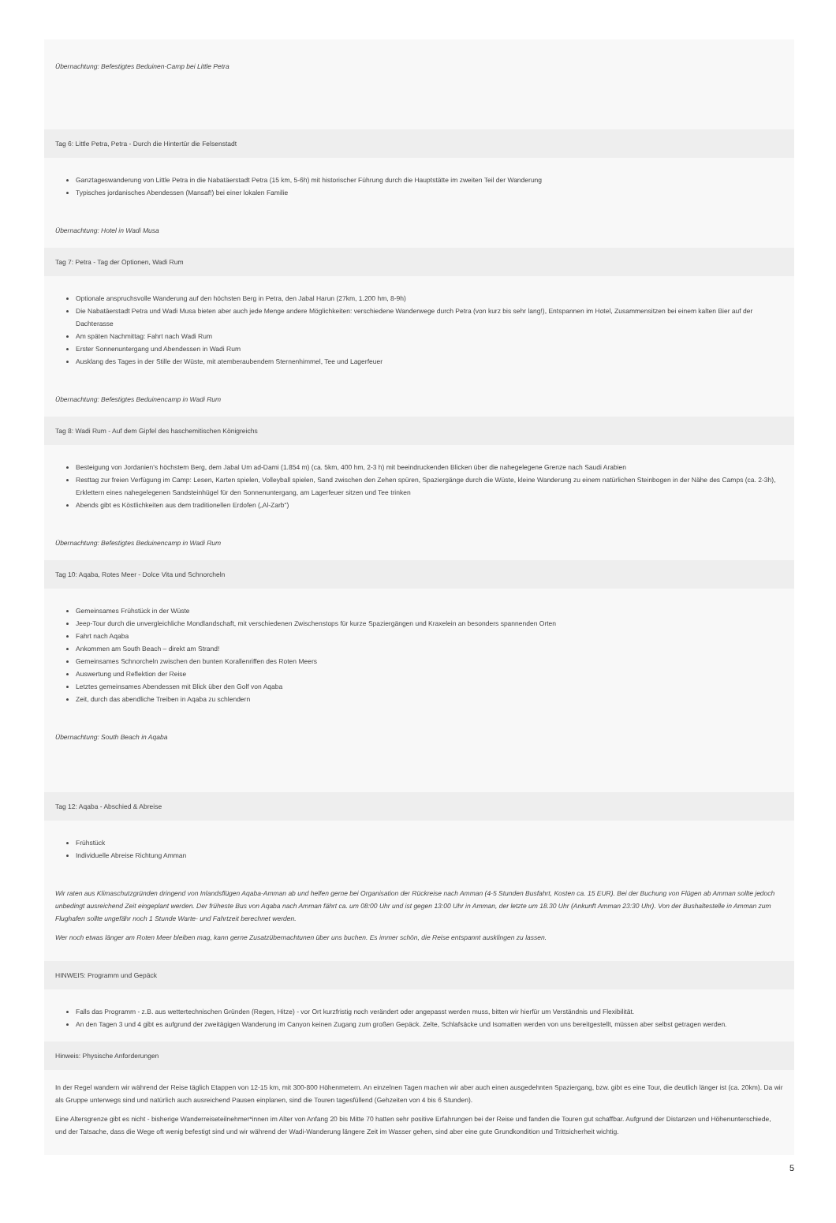Übernachtung: Befestigtes Beduinen-Camp bei Little Petra
Tag 6: Little Petra, Petra - Durch die Hintertür die Felsenstadt
Ganztageswanderung von Little Petra in die Nabatäerstadt Petra (15 km, 5-6h) mit historischer Führung durch die Hauptstätte im zweiten Teil der Wanderung
Typisches jordanisches Abendessen (Mansaf!) bei einer lokalen Familie
Übernachtung: Hotel in Wadi Musa
Tag 7: Petra - Tag der Optionen, Wadi Rum
Optionale anspruchsvolle Wanderung auf den höchsten Berg in Petra, den Jabal Harun (27km, 1.200 hm, 8-9h)
Die Nabatäerstadt Petra und Wadi Musa bieten aber auch jede Menge andere Möglichkeiten: verschiedene Wanderwege durch Petra (von kurz bis sehr lang!), Entspannen im Hotel, Zusammensitzen bei einem kalten Bier auf der Dachterasse
Am späten Nachmittag: Fahrt nach Wadi Rum
Erster Sonnenuntergang und Abendessen in Wadi Rum
Ausklang des Tages in der Stille der Wüste, mit atemberaubendem Sternenhimmel, Tee und Lagerfeuer
Übernachtung: Befestigtes Beduinencamp in Wadi Rum
Tag 8: Wadi Rum - Auf dem Gipfel des haschemitischen Königreichs
Besteigung von Jordanien's höchstem Berg, dem Jabal Um ad-Dami (1.854 m) (ca. 5km, 400 hm, 2-3 h) mit beeindruckenden Blicken über die nahegelegene Grenze nach Saudi Arabien
Resttag zur freien Verfügung im Camp: Lesen, Karten spielen, Volleyball spielen, Sand zwischen den Zehen spüren, Spaziergänge durch die Wüste, kleine Wanderung zu einem natürlichen Steinbogen in der Nähe des Camps (ca. 2-3h), Erklettern eines nahegelegenen Sandsteinhügel für den Sonnenuntergang, am Lagerfeuer sitzen und Tee trinken
Abends gibt es Köstlichkeiten aus dem traditionellen Erdofen („Al-Zarb“)
Übernachtung: Befestigtes Beduinencamp in Wadi Rum
Tag 10: Aqaba, Rotes Meer - Dolce Vita und Schnorcheln
Gemeinsames Frühstück in der Wüste
Jeep-Tour durch die unvergleichliche Mondlandschaft, mit verschiedenen Zwischenstops für kurze Spaziergängen und Kraxelein an besonders spannenden Orten
Fahrt nach Aqaba
Ankommen am South Beach – direkt am Strand!
Gemeinsames Schnorcheln zwischen den bunten Korallenriffen des Roten Meers
Auswertung und Reflektion der Reise
Letztes gemeinsames Abendessen mit Blick über den Golf von Aqaba
Zeit, durch das abendliche Treiben in Aqaba zu schlendern
Übernachtung: South Beach in Aqaba
Tag 12: Aqaba - Abschied & Abreise
Frühstück
Individuelle Abreise Richtung Amman
Wir raten aus Klimaschutzgründen dringend von Inlandsflügen Aqaba-Amman ab und helfen gerne bei Organisation der Rückreise nach Amman (4-5 Stunden Busfahrt, Kosten ca. 15 EUR). Bei der Buchung von Flügen ab Amman sollte jedoch unbedingt ausreichend Zeit eingeplant werden. Der früheste Bus von Aqaba nach Amman fährt ca. um 08:00 Uhr und ist gegen 13:00 Uhr in Amman, der letzte um 18.30 Uhr (Ankunft Amman 23:30 Uhr). Von der Bushaltestelle in Amman zum Flughafen sollte ungefähr noch 1 Stunde Warte- und Fahrtzeit berechnet werden.
Wer noch etwas länger am Roten Meer bleiben mag, kann gerne Zusatzübernachtunen über uns buchen. Es immer schön, die Reise entspannt ausklingen zu lassen.
HINWEIS: Programm und Gepäck
Falls das Programm - z.B. aus wettertechnischen Gründen (Regen, Hitze) - vor Ort kurzfristig noch verändert oder angepasst werden muss, bitten wir hierfür um Verständnis und Flexibilität.
An den Tagen 3 und 4 gibt es aufgrund der zweitägigen Wanderung im Canyon keinen Zugang zum großen Gepäck. Zelte, Schlafsäcke und Isomatten werden von uns bereitgestellt, müssen aber selbst getragen werden.
Hinweis: Physische Anforderungen
In der Regel wandern wir während der Reise täglich Etappen von 12-15 km, mit 300-800 Höhenmetern. An einzelnen Tagen machen wir aber auch einen ausgedehnten Spaziergang, bzw. gibt es eine Tour, die deutlich länger ist (ca. 20km). Da wir als Gruppe unterwegs sind und natürlich auch ausreichend Pausen einplanen, sind die Touren tagesfüllend (Gehzeiten von 4 bis 6 Stunden).
Eine Altersgrenze gibt es nicht - bisherige Wanderreiseteilnehmer*innen im Alter von Anfang 20 bis Mitte 70 hatten sehr positive Erfahrungen bei der Reise und fanden die Touren gut schaffbar. Aufgrund der Distanzen und Höhenunterschiede, und der Tatsache, dass die Wege oft wenig befestigt sind und wir während der Wadi-Wanderung längere Zeit im Wasser gehen, sind aber eine gute Grundkondition und Trittsicherheit wichtig.
5